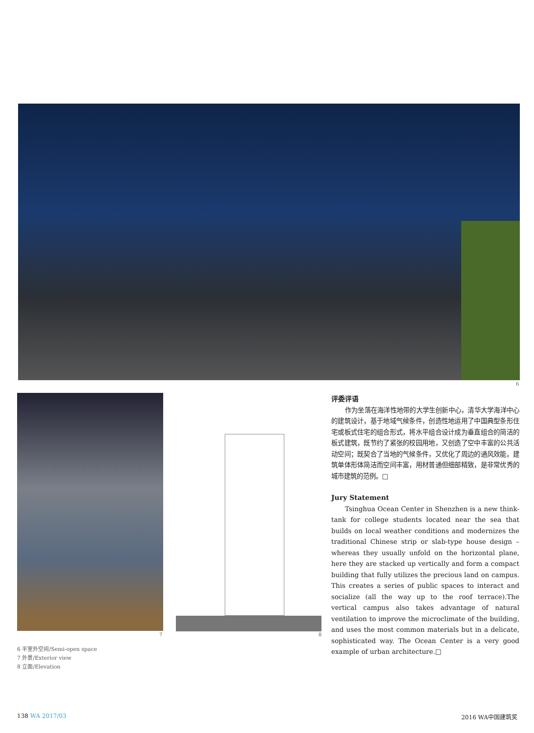6
7 8
评委评语
作为坐落在海洋性地带的大学生创新中心，清华大学海洋中心的建筑设计，基于地域气候条件，创造性地运用了中国典型条形住宅或板式住宅的组合形式，将水平组合设计成为垂直组合的简洁的板式建筑，既节约了紧张的校园用地，又创造了空中丰富的公共活动空间；既契合了当地的气候条件，又优化了周边的通风效能。建筑单体形体简洁而空间丰富，用材普通但细部精致，是非常优秀的城市建筑的范例。□
Jury Statement
Tsinghua Ocean Center in Shenzhen is a new think-tank for college students located near the sea that builds on local weather conditions and modernizes the traditional Chinese strip or slab-type house design – whereas they usually unfold on the horizontal plane, here they are stacked up vertically and form a compact building that fully utilizes the precious land on campus. This creates a series of public spaces to interact and socialize (all the way up to the roof terrace).The vertical campus also takes advantage of natural ventilation to improve the microclimate of the building, and uses the most common materials but in a delicate, sophisticated way. The Ocean Center is a very good example of urban architecture.□
6 半室外空间/Semi-open space
7 外景/Exterior view
8 立面/Elevation
138 WA 2017/03 2016 WA中国建筑奖